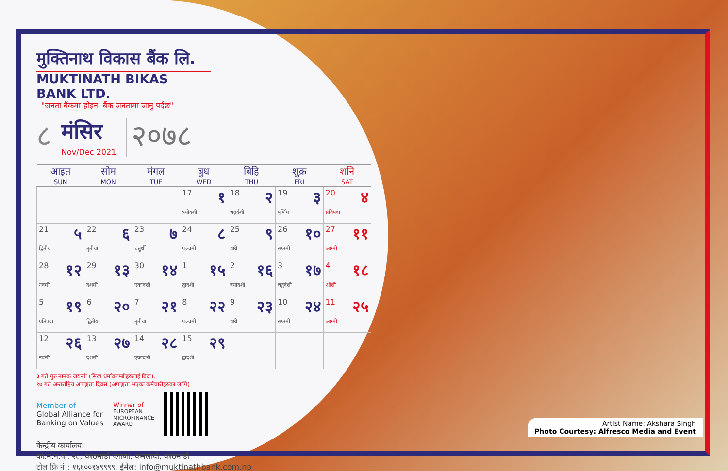मुक्तिनाथ विकास बैंक लि.
MUKTINATH BIKAS BANK LTD.
"जनता बैंकमा होइन, बैंक जनतामा जानु पर्दछ"
८
मंसिर
Nov/Dec 2021
२०७८
| आइत SUN | सोम MON | मंगल TUE | बुध WED | बिहि THU | शुक्र FRI | शनि SAT |
| --- | --- | --- | --- | --- | --- | --- |
| | | | 17 १ त्रयोदशी | 18 २ चतुर्दशी | 19 ३ पूर्णिमा | 20 ४ प्रतिपदा |
| 21 ५ द्वितीया | 22 ६ तृतीया | 23 ७ चतुर्थी | 24 ८ पञ्चमी | 25 ९ षष्ठी | 26 १० सप्तमी | 27 ११ अष्टमी |
| 28 १२ नवमी | 29 १३ दशमी | 30 १४ एकादशी | 1 १५ द्वादशी | 2 १६ त्रयोदशी | 3 १७ चतुर्दशी | 4 १८ औंशी |
| 5 १९ प्रतिपदा | 6 २० द्वितीया | 7 २१ तृतीया | 8 २२ पञ्चमी | 9 २३ षष्ठी | 10 २४ सप्तमी | 11 २५ अष्टमी |
| 12 २६ नवमी | 13 २७ दशमी | 14 २८ एकादशी | 15 २९ द्वादशी | | | |
३ गते गुरु नानक जयन्ती (सिख धर्मावलम्बीहरुलाई बिदा),
१७ गते अन्तर्राष्ट्रिय अपाङ्गता दिवस (अपाङ्गता भएका कर्मचारीहरुका लागि)
Member of
Global Alliance for
Banking on Values
Winner of
EUROPEAN
MICROFINANCE
AWARD
केन्द्रीय कार्यालय:
का.म.न.पा. २८, काठमाडौं प्लाजा, कमलादी, काठमाडौं
टोल फ्रि नं.: १६६००१४९९९९, ईमेल: info@muktinathbank.com.np
Artist Name: Akshara Singh
Photo Courtesy: Alfresco Media and Event